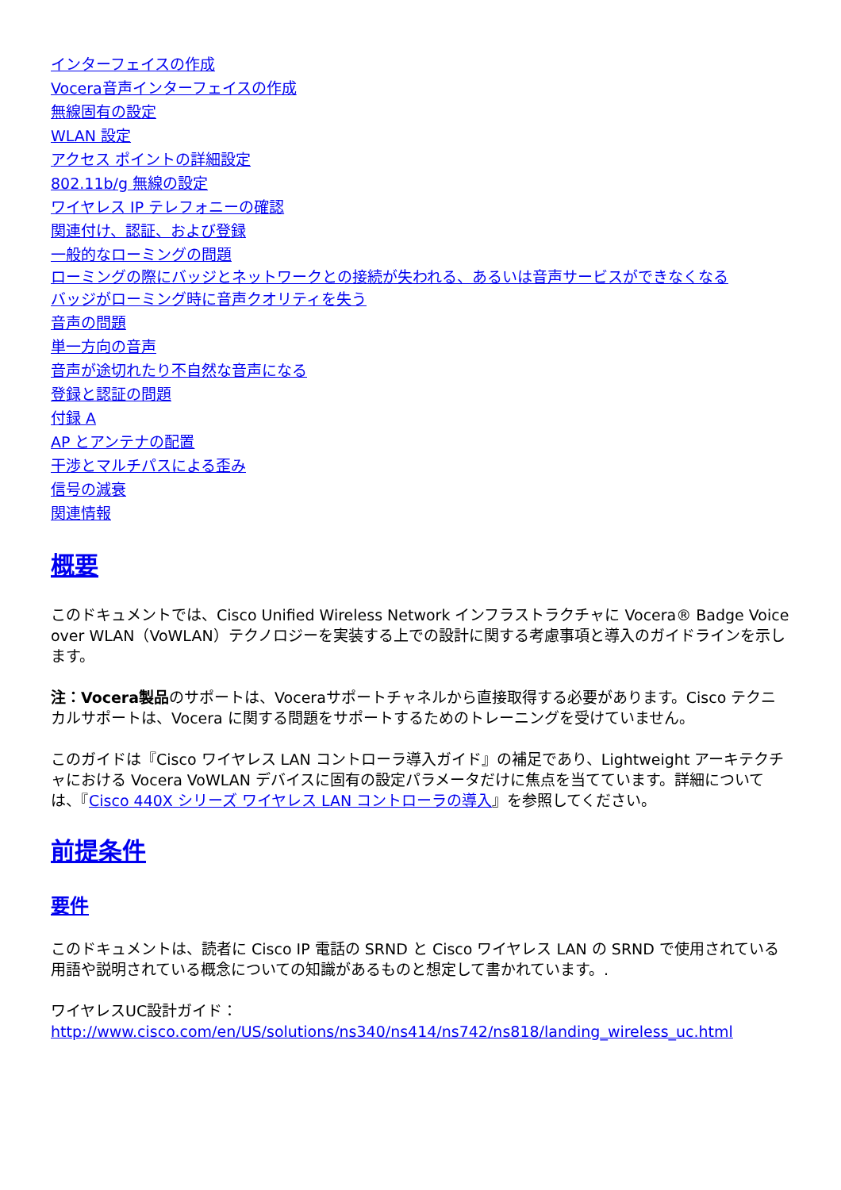インターフェイスの作成
Vocera音声インターフェイスの作成
無線固有の設定
WLAN 設定
アクセス ポイントの詳細設定
802.11b/g 無線の設定
ワイヤレス IP テレフォニーの確認
関連付け、認証、および登録
一般的なローミングの問題
ローミングの際にバッジとネットワークとの接続が失われる、あるいは音声サービスができなくなる
バッジがローミング時に音声クオリティを失う
音声の問題
単一方向の音声
音声が途切れたり不自然な音声になる
登録と認証の問題
付録 A
AP とアンテナの配置
干渉とマルチパスによる歪み
信号の減衰
関連情報
概要
このドキュメントでは、Cisco Unified Wireless Network インフラストラクチャに Vocera® Badge Voice over WLAN（VoWLAN）テクノロジーを実装する上での設計に関する考慮事項と導入のガイドラインを示します。
注：Vocera製品のサポートは、Voceraサポートチャネルから直接取得する必要があります。Cisco テクニカルサポートは、Vocera に関する問題をサポートするためのトレーニングを受けていません。
このガイドは『Cisco ワイヤレス LAN コントローラ導入ガイド』の補足であり、Lightweight アーキテクチャにおける Vocera VoWLAN デバイスに固有の設定パラメータだけに焦点を当てています。詳細については、『Cisco 440X シリーズ ワイヤレス LAN コントローラの導入』を参照してください。
前提条件
要件
このドキュメントは、読者に Cisco IP 電話の SRND と Cisco ワイヤレス LAN の SRND で使用されている用語や説明されている概念についての知識があるものと想定して書かれています。.
ワイヤレスUC設計ガイド：
http://www.cisco.com/en/US/solutions/ns340/ns414/ns742/ns818/landing_wireless_uc.html